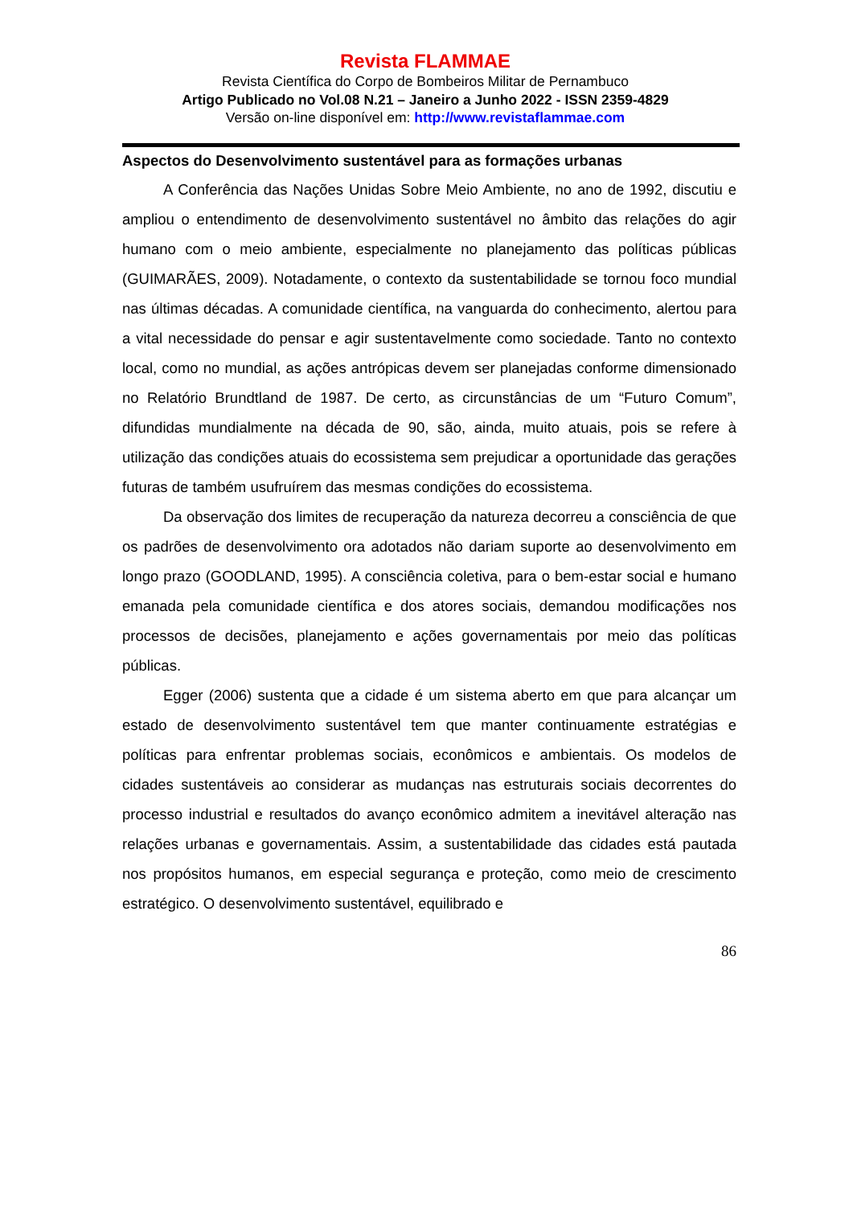Revista FLAMMAE
Revista Científica do Corpo de Bombeiros Militar de Pernambuco
Artigo Publicado no Vol.08 N.21 – Janeiro a Junho 2022 - ISSN 2359-4829
Versão on-line disponível em: http://www.revistaflammae.com
Aspectos do Desenvolvimento sustentável para as formações urbanas
A Conferência das Nações Unidas Sobre Meio Ambiente, no ano de 1992, discutiu e ampliou o entendimento de desenvolvimento sustentável no âmbito das relações do agir humano com o meio ambiente, especialmente no planejamento das políticas públicas (GUIMARÃES, 2009). Notadamente, o contexto da sustentabilidade se tornou foco mundial nas últimas décadas. A comunidade científica, na vanguarda do conhecimento, alertou para a vital necessidade do pensar e agir sustentavelmente como sociedade. Tanto no contexto local, como no mundial, as ações antrópicas devem ser planejadas conforme dimensionado no Relatório Brundtland de 1987. De certo, as circunstâncias de um “Futuro Comum”, difundidas mundialmente na década de 90, são, ainda, muito atuais, pois se refere à utilização das condições atuais do ecossistema sem prejudicar a oportunidade das gerações futuras de também usufruírem das mesmas condições do ecossistema.
Da observação dos limites de recuperação da natureza decorreu a consciência de que os padrões de desenvolvimento ora adotados não dariam suporte ao desenvolvimento em longo prazo (GOODLAND, 1995). A consciência coletiva, para o bem-estar social e humano emanada pela comunidade científica e dos atores sociais, demandou modificações nos processos de decisões, planejamento e ações governamentais por meio das políticas públicas.
Egger (2006) sustenta que a cidade é um sistema aberto em que para alcançar um estado de desenvolvimento sustentável tem que manter continuamente estratégias e políticas para enfrentar problemas sociais, econômicos e ambientais. Os modelos de cidades sustentáveis ao considerar as mudanças nas estruturais sociais decorrentes do processo industrial e resultados do avanço econômico admitem a inevitável alteração nas relações urbanas e governamentais. Assim, a sustentabilidade das cidades está pautada nos propósitos humanos, em especial segurança e proteção, como meio de crescimento estratégico. O desenvolvimento sustentável, equilibrado e
86